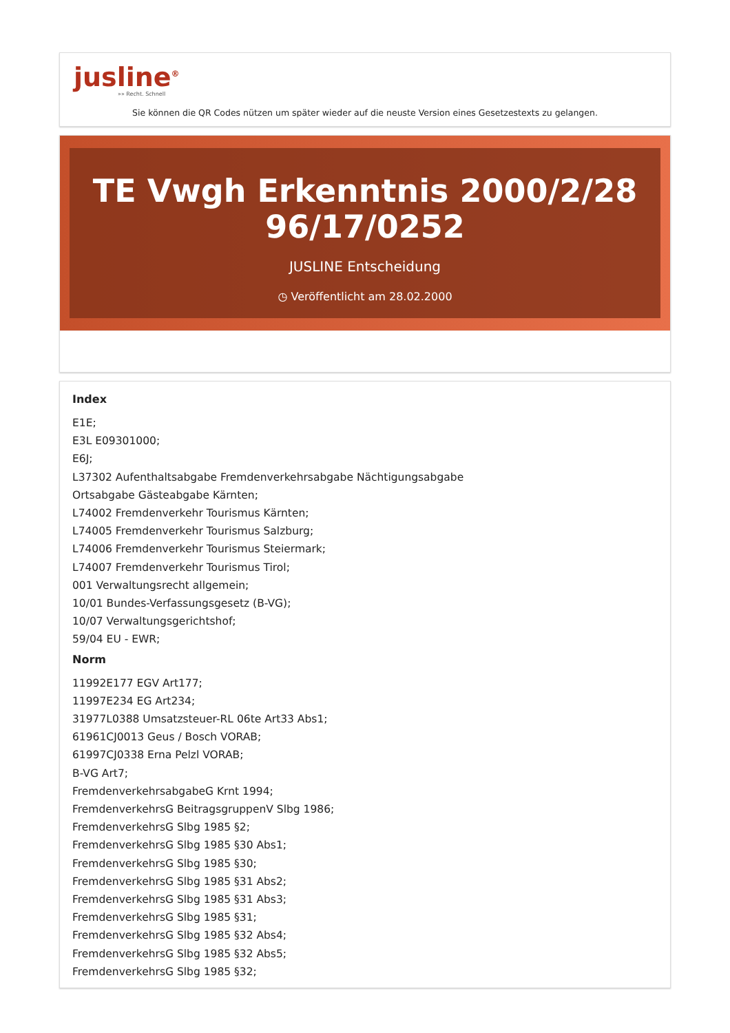jusline<sup>®</sup>
»» Recht. Schnell
Sie können die QR Codes nützen um später wieder auf die neuste Version eines Gesetzestexts zu gelangen.
TE Vwgh Erkenntnis 2000/2/28 96/17/0252
JUSLINE Entscheidung
◷ Veröffentlicht am 28.02.2000
Index
E1E;
E3L E09301000;
E6J;
L37302 Aufenthaltsabgabe Fremdenverkehrsabgabe Nächtigungsabgabe
Ortsabgabe Gästeabgabe Kärnten;
L74002 Fremdenverkehr Tourismus Kärnten;
L74005 Fremdenverkehr Tourismus Salzburg;
L74006 Fremdenverkehr Tourismus Steiermark;
L74007 Fremdenverkehr Tourismus Tirol;
001 Verwaltungsrecht allgemein;
10/01 Bundes-Verfassungsgesetz (B-VG);
10/07 Verwaltungsgerichtshof;
59/04 EU - EWR;
Norm
11992E177 EGV Art177;
11997E234 EG Art234;
31977L0388 Umsatzsteuer-RL 06te Art33 Abs1;
61961CJ0013 Geus / Bosch VORAB;
61997CJ0338 Erna Pelzl VORAB;
B-VG Art7;
FremdenverkehrsabgabeG Krnt 1994;
FremdenverkehrsG BeitragsgruppenV Slbg 1986;
FremdenverkehrsG Slbg 1985 §2;
FremdenverkehrsG Slbg 1985 §30 Abs1;
FremdenverkehrsG Slbg 1985 §30;
FremdenverkehrsG Slbg 1985 §31 Abs2;
FremdenverkehrsG Slbg 1985 §31 Abs3;
FremdenverkehrsG Slbg 1985 §31;
FremdenverkehrsG Slbg 1985 §32 Abs4;
FremdenverkehrsG Slbg 1985 §32 Abs5;
FremdenverkehrsG Slbg 1985 §32;